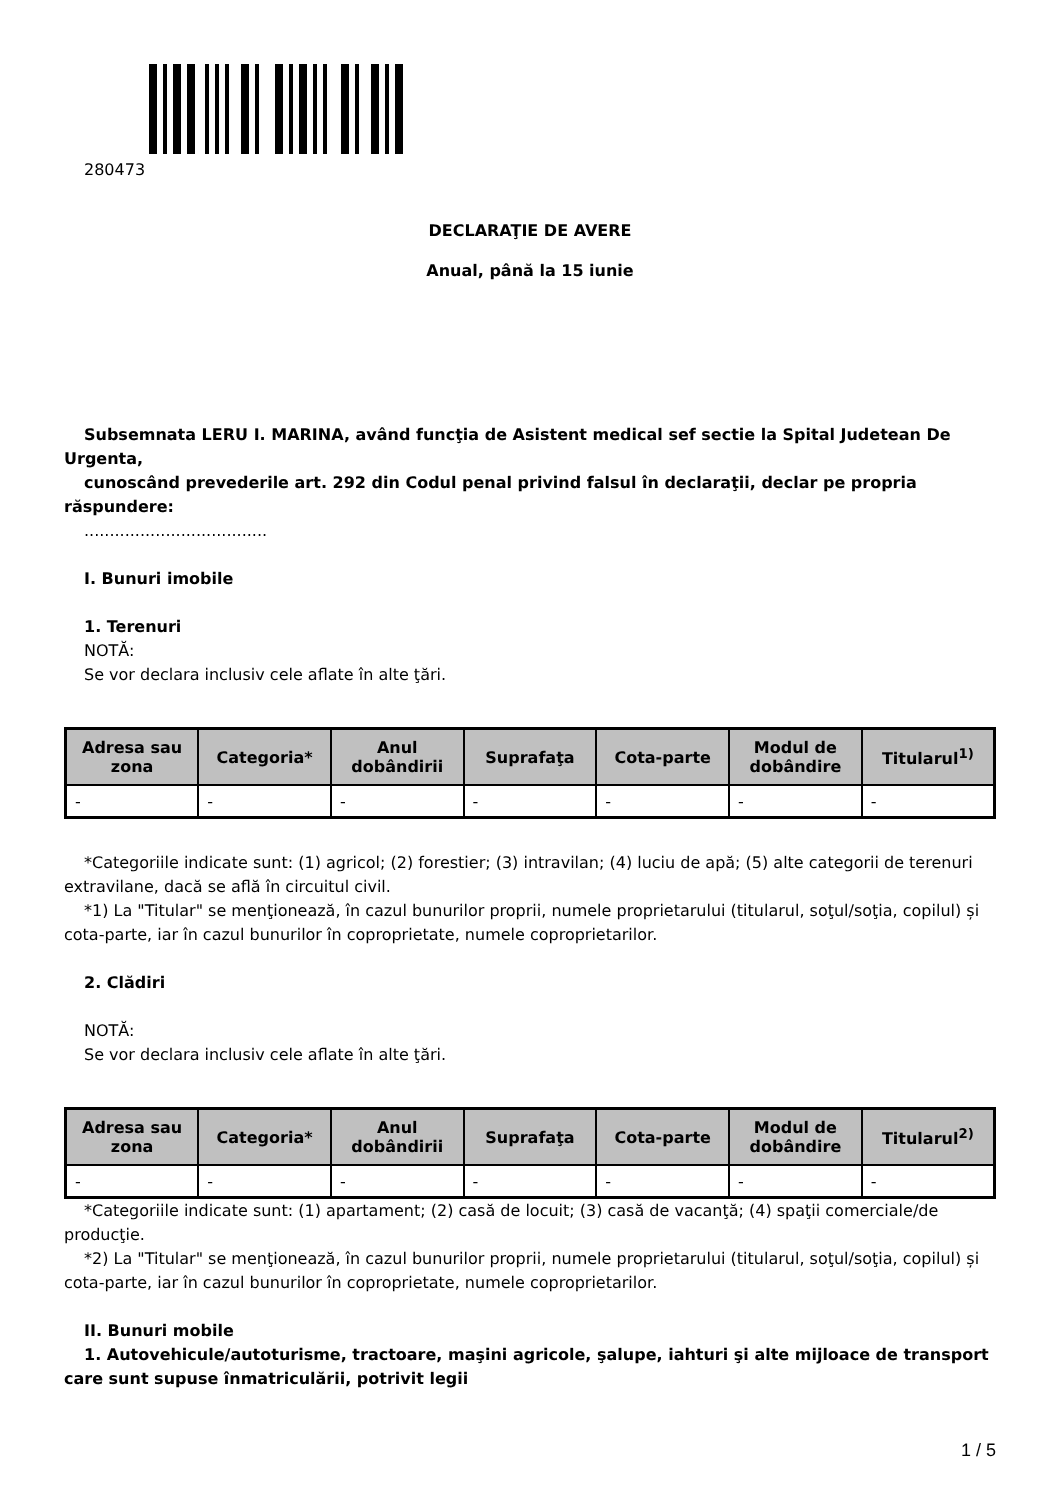280473
DECLARAŢIE DE AVERE
Anual, până la 15 iunie
Subsemnata LERU I. MARINA, având funcţia de Asistent medical sef sectie la Spital Judetean De Urgenta,
cunoscând prevederile art. 292 din Codul penal privind falsul în declaraţii, declar pe propria răspundere:
....................................
I. Bunuri imobile
1. Terenuri
NOTĂ:
Se vor declara inclusiv cele aflate în alte ţări.
| Adresa sau zona | Categoria* | Anul dobândirii | Suprafaţa | Cota-parte | Modul de dobândire | Titularul<sup>1)</sup> |
| --- | --- | --- | --- | --- | --- | --- |
| - | - | - | - | - | - | - |
*Categoriile indicate sunt: (1) agricol; (2) forestier; (3) intravilan; (4) luciu de apă; (5) alte categorii de terenuri extravilane, dacă se află în circuitul civil.
*1) La "Titular" se menţionează, în cazul bunurilor proprii, numele proprietarului (titularul, soţul/soţia, copilul) și cota-parte, iar în cazul bunurilor în coproprietate, numele coproprietarilor.
2. Clădiri
NOTĂ:
Se vor declara inclusiv cele aflate în alte ţări.
| Adresa sau zona | Categoria* | Anul dobândirii | Suprafaţa | Cota-parte | Modul de dobândire | Titularul<sup>2)</sup> |
| --- | --- | --- | --- | --- | --- | --- |
| - | - | - | - | - | - | - |
*Categoriile indicate sunt: (1) apartament; (2) casă de locuit; (3) casă de vacanţă; (4) spaţii comerciale/de producţie.
*2) La "Titular" se menţionează, în cazul bunurilor proprii, numele proprietarului (titularul, soţul/soţia, copilul) și cota-parte, iar în cazul bunurilor în coproprietate, numele coproprietarilor.
II. Bunuri mobile
1. Autovehicule/autoturisme, tractoare, maşini agricole, şalupe, iahturi şi alte mijloace de transport care sunt supuse înmatriculării, potrivit legii
1 / 5